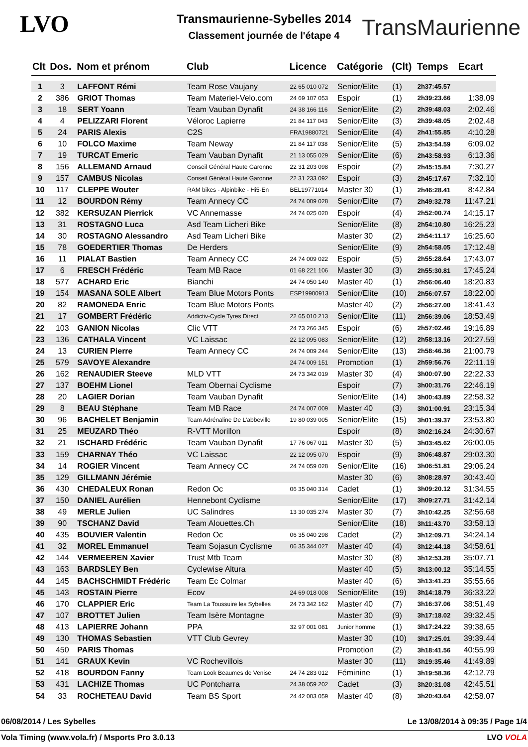LVO TransMaurienne
Transmaurienne-Sybelles 2014
Classement journée de l'étape 4
| Clt | Dos. | Nom et prénom | Club | Licence | Catégorie | (Clt) | Temps | Ecart |
| --- | --- | --- | --- | --- | --- | --- | --- | --- |
| 1 | 3 | LAFFONT Rémi | Team Rose Vaujany | 22 65 010 072 | Senior/Elite | (1) | 2h37:45.57 | |
| 2 | 386 | GRIOT Thomas | Team Materiel-Velo.com | 24 69 107 053 | Espoir | (1) | 2h39:23.66 | 1:38.09 |
| 3 | 18 | SERT Yoann | Team Vauban Dynafit | 24 38 166 116 | Senior/Elite | (2) | 2h39:48.03 | 2:02.46 |
| 4 | 4 | PELIZZARI Florent | Véloroc Lapierre | 21 84 117 043 | Senior/Elite | (3) | 2h39:48.05 | 2:02.48 |
| 5 | 24 | PARIS Alexis | C2S | FRA19880721 | Senior/Elite | (4) | 2h41:55.85 | 4:10.28 |
| 6 | 10 | FOLCO Maxime | Team Neway | 21 84 117 038 | Senior/Elite | (5) | 2h43:54.59 | 6:09.02 |
| 7 | 19 | TURCAT Emeric | Team Vauban Dynafit | 21 13 055 029 | Senior/Elite | (6) | 2h43:58.93 | 6:13.36 |
| 8 | 156 | ALLEMAND Arnaud | Conseil Général Haute Garonne | 22 31 203 098 | Espoir | (2) | 2h45:15.84 | 7:30.27 |
| 9 | 157 | CAMBUS Nicolas | Conseil Général Haute Garonne | 22 31 233 092 | Espoir | (3) | 2h45:17.67 | 7:32.10 |
| 10 | 117 | CLEPPE Wouter | RAM bikes - Alpinbike - Hi5-En | BEL19771014 | Master 30 | (1) | 2h46:28.41 | 8:42.84 |
| 11 | 12 | BOURDON Rémy | Team Annecy CC | 24 74 009 028 | Senior/Elite | (7) | 2h49:32.78 | 11:47.21 |
| 12 | 382 | KERSUZAN Pierrick | VC Annemasse | 24 74 025 020 | Espoir | (4) | 2h52:00.74 | 14:15.17 |
| 13 | 31 | ROSTAGNO Luca | Asd Team Licheri Bike | | Senior/Elite | (8) | 2h54:10.80 | 16:25.23 |
| 14 | 30 | ROSTAGNO Alessandro | Asd Team Licheri Bike | | Master 30 | (2) | 2h54:11.17 | 16:25.60 |
| 15 | 78 | GOEDERTIER Thomas | De Herders | | Senior/Elite | (9) | 2h54:58.05 | 17:12.48 |
| 16 | 11 | PIALAT Bastien | Team Annecy CC | 24 74 009 022 | Espoir | (5) | 2h55:28.64 | 17:43.07 |
| 17 | 6 | FRESCH Frédéric | Team MB Race | 01 68 221 106 | Master 30 | (3) | 2h55:30.81 | 17:45.24 |
| 18 | 577 | ACHARD Eric | Bianchi | 24 74 050 140 | Master 40 | (1) | 2h56:06.40 | 18:20.83 |
| 19 | 154 | MASANA SOLE Albert | Team Blue Motors Ponts | ESP19900913 | Senior/Elite | (10) | 2h56:07.57 | 18:22.00 |
| 20 | 82 | RAMONEDA Enric | Team Blue Motors Ponts | | Master 40 | (2) | 2h56:27.00 | 18:41.43 |
| 21 | 17 | GOMBERT Frédéric | Addictiv-Cycle Tyres Direct | 22 65 010 213 | Senior/Elite | (11) | 2h56:39.06 | 18:53.49 |
| 22 | 103 | GANION Nicolas | Clic VTT | 24 73 266 345 | Espoir | (6) | 2h57:02.46 | 19:16.89 |
| 23 | 136 | CATHALA Vincent | VC Laissac | 22 12 095 083 | Senior/Elite | (12) | 2h58:13.16 | 20:27.59 |
| 24 | 13 | CURIEN Pierre | Team Annecy CC | 24 74 009 244 | Senior/Elite | (13) | 2h58:46.36 | 21:00.79 |
| 25 | 579 | SAVOYE Alexandre | | 24 74 009 151 | Promotion | (1) | 2h59:56.76 | 22:11.19 |
| 26 | 162 | RENAUDIER Steeve | MLD VTT | 24 73 342 019 | Master 30 | (4) | 3h00:07.90 | 22:22.33 |
| 27 | 137 | BOEHM Lionel | Team Obernai Cyclisme | | Espoir | (7) | 3h00:31.76 | 22:46.19 |
| 28 | 20 | LAGIER Dorian | Team Vauban Dynafit | | Senior/Elite | (14) | 3h00:43.89 | 22:58.32 |
| 29 | 8 | BEAU Stéphane | Team MB Race | 24 74 007 009 | Master 40 | (3) | 3h01:00.91 | 23:15.34 |
| 30 | 96 | BACHELET Benjamin | Team Adrénaline De L'abbevillo | 19 80 039 005 | Senior/Elite | (15) | 3h01:39.37 | 23:53.80 |
| 31 | 25 | MEUZARD Théo | R-VTT Morillon | | Espoir | (8) | 3h02:16.24 | 24:30.67 |
| 32 | 21 | ISCHARD Frédéric | Team Vauban Dynafit | 17 76 067 011 | Master 30 | (5) | 3h03:45.62 | 26:00.05 |
| 33 | 159 | CHARNAY Théo | VC Laissac | 22 12 095 070 | Espoir | (9) | 3h06:48.87 | 29:03.30 |
| 34 | 14 | ROGIER Vincent | Team Annecy CC | 24 74 059 028 | Senior/Elite | (16) | 3h06:51.81 | 29:06.24 |
| 35 | 129 | GILLMANN Jérémie | | | Master 30 | (6) | 3h08:28.97 | 30:43.40 |
| 36 | 430 | CHEDALEUX Ronan | Redon Oc | 06 35 040 314 | Cadet | (1) | 3h09:20.12 | 31:34.55 |
| 37 | 150 | DANIEL Aurélien | Hennebont Cyclisme | | Senior/Elite | (17) | 3h09:27.71 | 31:42.14 |
| 38 | 49 | MERLE Julien | UC Salindres | 13 30 035 274 | Master 30 | (7) | 3h10:42.25 | 32:56.68 |
| 39 | 90 | TSCHANZ David | Team Alouettes.Ch | | Senior/Elite | (18) | 3h11:43.70 | 33:58.13 |
| 40 | 435 | BOUVIER Valentin | Redon Oc | 06 35 040 298 | Cadet | (2) | 3h12:09.71 | 34:24.14 |
| 41 | 32 | MOREL Emmanuel | Team Sojasun Cyclisme | 06 35 344 027 | Master 40 | (4) | 3h12:44.18 | 34:58.61 |
| 42 | 144 | VERMEEREN Xavier | Trust Mtb Team | | Master 30 | (8) | 3h12:53.28 | 35:07.71 |
| 43 | 163 | BARDSLEY Ben | Cyclewise Altura | | Master 40 | (5) | 3h13:00.12 | 35:14.55 |
| 44 | 145 | BACHSCHMIDT Frédéric | Team Ec Colmar | | Master 40 | (6) | 3h13:41.23 | 35:55.66 |
| 45 | 143 | ROSTAIN Pierre | Ecov | 24 69 018 008 | Senior/Elite | (19) | 3h14:18.79 | 36:33.22 |
| 46 | 170 | CLAPPIER Eric | Team La Toussuire les Sybelles | 24 73 342 162 | Master 40 | (7) | 3h16:37.06 | 38:51.49 |
| 47 | 107 | BROTTET Julien | Team Isère Montagne | | Master 30 | (9) | 3h17:18.02 | 39:32.45 |
| 48 | 413 | LAPIERRE Johann | PPA | 32 97 001 081 | Junior homme | (1) | 3h17:24.22 | 39:38.65 |
| 49 | 130 | THOMAS Sebastien | VTT Club Gevrey | | Master 30 | (10) | 3h17:25.01 | 39:39.44 |
| 50 | 450 | PARIS Thomas | | | Promotion | (2) | 3h18:41.56 | 40:55.99 |
| 51 | 141 | GRAUX Kevin | VC Rochevillois | | Master 30 | (11) | 3h19:35.46 | 41:49.89 |
| 52 | 418 | BOURDON Fanny | Team Look Beaumes de Venise | 24 74 283 012 | Féminine | (1) | 3h19:58.36 | 42:12.79 |
| 53 | 431 | LACHIZE Thomas | UC Pontcharra | 24 38 059 202 | Cadet | (3) | 3h20:31.08 | 42:45.51 |
| 54 | 33 | ROCHETEAU David | Team BS Sport | 24 42 003 059 | Master 40 | (8) | 3h20:43.64 | 42:58.07 |
06/08/2014 / Les Sybelles Le 13/08/2014 à 09:35 / Page 1/4
Vola Timing (www.vola.fr) / Msports Pro 3.0.13 LVO VOLA